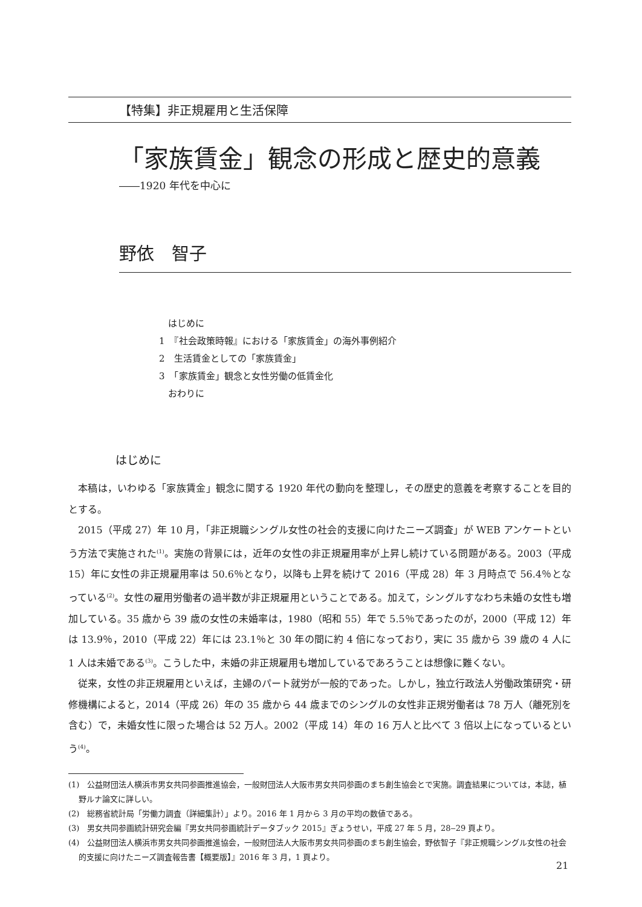【特集】非正規雇用と生活保障
「家族賃金」観念の形成と歴史的意義
――1920 年代を中心に
野依　智子
　はじめに
1　『社会政策時報』における「家族賃金」の海外事例紹介
2　生活賃金としての「家族賃金」
3　「家族賃金」観念と女性労働の低賃金化
　おわりに
はじめに
本稿は，いわゆる「家族賃金」観念に関する 1920 年代の動向を整理し，その歴史的意義を考察することを目的とする。
2015（平成 27）年 10 月，「非正規職シングル女性の社会的支援に向けたニーズ調査」が WEB アンケートという方法で実施された<sup>(1)</sup>。実施の背景には，近年の女性の非正規雇用率が上昇し続けている問題がある。2003（平成 15）年に女性の非正規雇用率は 50.6％となり，以降も上昇を続けて 2016（平成 28）年 3 月時点で 56.4％となっている<sup>(2)</sup>。女性の雇用労働者の過半数が非正規雇用ということである。加えて，シングルすなわち未婚の女性も増加している。35 歳から 39 歳の女性の未婚率は，1980（昭和 55）年で 5.5％であったのが，2000（平成 12）年は 13.9％，2010（平成 22）年には 23.1％と 30 年の間に約 4 倍になっており，実に 35 歳から 39 歳の 4 人に 1 人は未婚である<sup>(3)</sup>。こうした中，未婚の非正規雇用も増加しているであろうことは想像に難くない。
従来，女性の非正規雇用といえば，主婦のパート就労が一般的であった。しかし，独立行政法人労働政策研究・研修機構によると，2014（平成 26）年の 35 歳から 44 歳までのシングルの女性非正規労働者は 78 万人（離死別を含む）で，未婚女性に限った場合は 52 万人。2002（平成 14）年の 16 万人と比べて 3 倍以上になっているという<sup>(4)</sup>。
(1)　公益財団法人横浜市男女共同参画推進協会，一般財団法人大阪市男女共同参画のまち創生協会とで実施。調査結果については，本誌，植野ルナ論文に詳しい。
(2)　総務省統計局「労働力調査（詳細集計）」より。2016 年 1 月から 3 月の平均の数値である。
(3)　男女共同参画統計研究会編『男女共同参画統計データブック 2015』ぎょうせい，平成 27 年 5 月，28‒29 頁より。
(4)　公益財団法人横浜市男女共同参画推進協会，一般財団法人大阪市男女共同参画のまち創生協会，野依智子『非正規職シングル女性の社会的支援に向けたニーズ調査報告書【概要版】』2016 年 3 月，1 頁より。
21